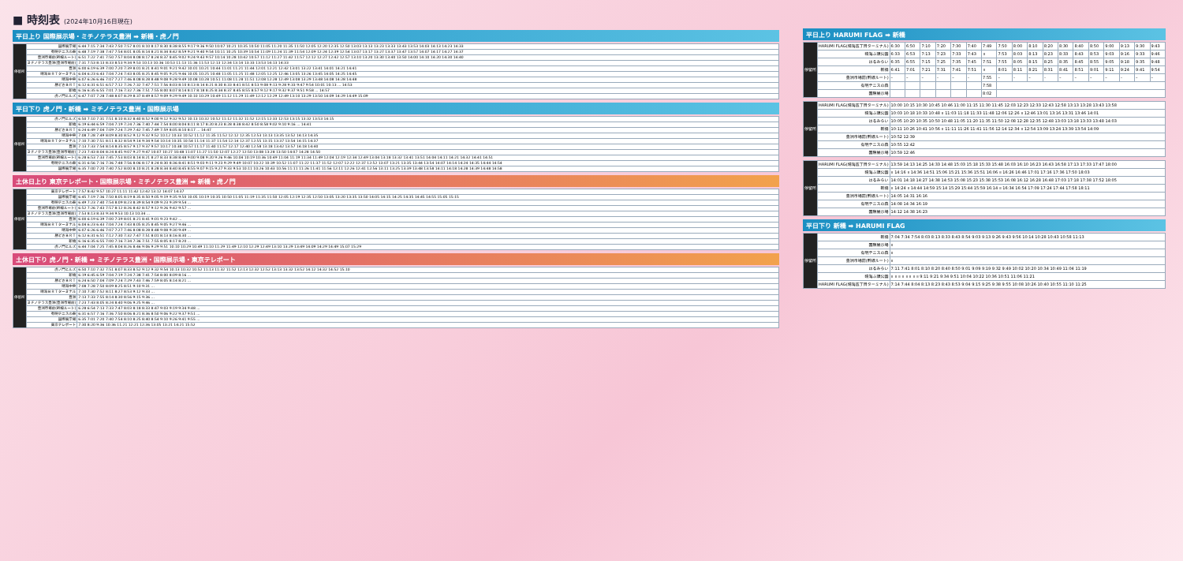■ 時刻表 (2024年10月16日現在)
平日上り 国際展示場・ミチノテラス豊洲 ➡ 新橋・虎ノ門
| 停留所 | 国際展示場 | 6:44 7:15 7:34 7:43 7:50 7:57 8:01 8:10 8:17 8:30 8:38 8:55 9:17 9:36 9:50 10:07 10:21 10:35 10:50 11:05 11:20 11:35 11:50 12:05 12:20 12:35 12:50 13:03 13:13 13:23 13:33 13:43 13:53 14:03 14:13 14:23 14:33 |
| | 有明テニスの森 | 6:48 7:19 7:38 7:47 7:54 8:01 8:05 8:14 8:21 8:34 8:42 8:59 9:21 9:40 9:54 10:11 10:25 10:39 10:54 11:09 11:24 11:39 11:54 12:09 12:24 12:39 12:54 13:07 13:17 13:27 13:37 13:47 13:57 14:07 14:17 14:27 14:37 |
| | 豊洲市場前(幹線ルート) | 6:51 7:22 7:41 7:50 7:57 8:04 8:08 8:17 8:24 8:37 8:45 9:02 9:24 9:43 9:57 10:14 10:28 10:42 10:57 11:12 11:27 11:42 11:57 12:12 12:27 12:42 12:57 13:10 13:20 13:30 13:40 13:50 14:00 14:10 14:20 14:30 14:40 |
| | ミチノテラス豊洲(豊洲市場前) | 7:31 7:53 8:13 8:33 8:53 9:34 9:53 10:13 10:36 10:53 11:13 11:36 11:53 12:13 12:34 13:14 13:33 13:53 14:13 14:33 |
| | 豊洲 | 6:00 6:19 6:39 7:00 7:20 7:39 8:01 8:21 8:41 9:01 9:21 9:42 10:01 10:21 10:44 11:01 11:21 11:44 12:01 12:21 12:42 13:01 13:22 13:41 14:01 14:21 14:41 |
| | 晴海ＢＲＴターミナル | 6:04 6:23 6:43 7:04 7:24 7:43 8:05 8:25 8:45 9:05 9:25 9:46 10:05 10:25 10:48 11:05 11:25 11:48 12:05 12:25 12:46 13:05 13:26 13:45 14:05 14:25 14:45 |
| | 晴海中央 | 6:07 6:26 6:46 7:07 7:27 7:46 8:08 8:28 8:48 9:08 9:28 9:49 10:08 10:28 10:51 11:08 11:28 11:51 12:08 12:28 12:49 13:08 13:29 13:48 14:08 14:28 14:48 |
| | 勝どきＢＲＴ | 6:12 6:31 6:51 6:57 7:12 7:26 7:32 7:47 7:51 7:56 8:03 8:10 8:13 8:14 8:21 8:30 8:33 8:41 8:51 8:53 9:08 9:13 9:28 9:33 9:47 9:54 10:01 10:13 ... 14:53 |
| | 新橋 | 6:16 6:35 6:55 7:01 7:16 7:32 7:36 7:51 7:55 8:00 8:07 8:14 8:17 8:18 8:25 8:34 8:37 8:45 8:55 8:57 9:12 9:17 9:32 9:37 9:51 9:58 ... 14:57 |
| | 虎ノ門ヒルズ | 6:47 7:07 7:28 7:48 8:07 8:29 8:37 8:49 8:57 9:09 9:29 9:49 10:10 10:29 10:49 11:12 11:29 11:49 12:12 12:29 12:49 13:10 13:29 13:50 14:09 14:29 14:49 15:09 |
平日下り 虎ノ門・新橋 ➡ ミチノテラス豊洲・国際展示場
| 停留所 | 虎ノ門ヒルズ | 6:50 7:10 7:31 7:51 8:10 8:32 8:40 8:52 9:00 9:12 9:32 9:52 10:13 10:32 10:52 11:12 11:32 11:52 12:15 12:33 12:53 13:15 13:32 13:53 14:15 |
| | 新橋 | 6:19 6:44 6:59 7:04 7:19 7:24 7:36 7:40 7:44 7:54 8:00 8:04 8:11 8:17 8:20 8:23 8:28 8:38 8:42 8:50 8:58 9:02 9:10 9:16 ... 14:41 |
| | 勝どきＢＲＴ | 6:24 6:49 7:04 7:09 7:24 7:29 7:42 7:45 7:49 7:59 8:05 8:10 8:17 ... 14:47 |
| | 晴海中央 | 7:08 7:28 7:49 8:09 8:30 8:52 9:12 9:32 9:52 10:12 10:33 10:52 11:12 11:35 11:52 12:12 12:35 12:53 13:13 13:35 13:52 14:13 14:35 |
| | 晴海ＢＲＴターミナル | 7:10 7:30 7:51 8:11 8:32 8:54 9:14 9:34 9:54 10:14 10:35 10:54 11:14 11:37 11:54 12:14 12:37 12:55 13:15 13:37 13:54 14:15 14:37 |
| | 豊洲 | 7:13 7:33 7:54 8:14 8:35 8:57 9:17 9:37 9:57 10:17 10:38 10:57 11:17 11:40 11:57 12:17 12:40 12:58 13:18 13:42 13:57 14:18 14:40 |
| | ミチノテラス豊洲(豊洲市場前) | 7:23 7:43 8:04 8:24 8:45 9:07 9:27 9:47 10:07 10:27 10:48 11:07 11:27 11:50 12:07 12:27 12:50 13:08 13:28 13:50 14:07 14:28 14:50 |
| | 豊洲市場前(幹線ルート) | 6:28 6:53 7:33 7:45 7:53 8:03 8:14 8:21 8:27 8:33 8:38 8:48 9:00 9:08 9:20 9:26 9:46 10:04 10:19 10:36 10:49 11:04 11:19 11:34 11:49 12:04 12:19 12:34 12:49 13:04 13:18 13:32 13:41 13:51 14:04 14:11 14:21 14:32 14:41 14:51 |
| | 有明テニスの森 | 6:31 6:56 7:16 7:36 7:48 7:56 8:06 8:17 8:24 8:30 8:36 8:41 8:51 9:03 9:11 9:23 9:29 9:49 10:07 10:22 10:39 10:52 11:07 11:22 11:37 11:52 12:07 12:22 12:37 12:52 13:07 13:21 13:35 13:44 13:54 14:07 14:14 14:24 14:35 14:44 14:54 |
| | 国際展示場 | 6:35 7:00 7:20 7:40 7:52 8:00 8:10 8:21 8:28 8:34 8:40 8:45 8:55 9:07 9:15 9:27 9:33 9:53 10:11 10:26 10:43 10:56 11:11 11:26 11:41 11:56 12:11 12:26 12:41 12:56 13:11 13:25 13:39 13:48 13:58 14:11 14:18 14:28 14:39 14:48 14:58 |
土休日上り 東京テレポート・国際展示場・ミチノテラス豊洲 ➡ 新橋・虎ノ門
| 停留所 | 東京テレポート | 7:57 8:42 9:57 10:27 11:11 11:42 12:42 13:12 14:07 14:37 |
| | 国際展示場 | 6:45 7:19 7:36 7:50 8:05 8:19 8:35 8:50 9:05 9:19 9:35 9:50 10:05 10:19 10:35 10:50 11:05 11:19 11:35 11:50 12:05 12:19 12:35 12:50 13:05 13:20 13:35 13:50 14:05 14:15 14:25 14:35 14:45 14:55 15:05 15:15 |
| | 有明テニスの森 | 6:49 7:23 7:40 7:54 8:09 8:23 8:39 8:54 9:09 9:23 9:39 9:54 ... |
| | 豊洲市場前(幹線ルート) | 6:52 7:26 7:43 7:57 8:12 8:26 8:42 8:57 9:12 9:26 9:42 9:57 ... |
| | ミチノテラス豊洲(豊洲市場前) | 7:53 8:13 8:33 9:34 9:53 10:13 10:34 ... |
| | 豊洲 | 6:00 6:19 6:39 7:00 7:39 8:01 8:21 8:41 9:01 9:23 9:42 ... |
| | 晴海ＢＲＴターミナル | 6:04 6:23 6:43 7:04 7:24 7:43 8:05 8:25 8:45 9:05 9:27 9:46 ... |
| | 晴海中央 | 6:07 6:26 6:46 7:07 7:27 7:46 8:08 8:28 8:48 9:08 9:30 9:49 ... |
| | 勝どきＢＲＴ | 6:12 6:31 6:51 7:12 7:30 7:32 7:47 7:51 8:01 8:13 8:16 8:30 ... |
| | 新橋 | 6:16 6:35 6:55 7:00 7:16 7:34 7:36 7:51 7:55 8:05 8:17 8:20 ... |
| | 虎ノ門ヒルズ | 6:44 7:04 7:25 7:45 8:04 8:26 8:46 9:06 9:29 9:51 10:10 10:29 10:49 11:10 11:29 11:49 12:10 12:29 12:49 13:10 13:29 13:49 14:09 14:29 14:49 15:07 15:29 |
土休日下り 虎ノ門・新橋 ➡ ミチノテラス豊洲・国際展示場・東京テレポート
| 停留所 | 虎ノ門ヒルズ | 6:50 7:10 7:32 7:51 8:07 8:33 8:52 9:12 9:32 9:54 10:13 10:32 10:52 11:13 11:32 11:52 12:13 12:32 12:52 13:13 13:32 13:52 14:12 14:32 14:52 15:10 |
| | 新橋 | 6:19 6:45 6:59 7:04 7:19 7:24 7:38 7:41 7:54 8:00 8:09 8:16 ... |
| | 勝どきＢＲＴ | 6:24 6:50 7:04 7:09 7:24 7:29 7:43 7:46 7:59 8:05 8:14 8:21 ... |
| | 晴海中央 | 7:08 7:28 7:50 8:09 8:25 8:51 9:10 9:31 ... |
| | 晴海ＢＲＴターミナル | 7:10 7:30 7:52 8:11 8:27 8:53 9:12 9:33 ... |
| | 豊洲 | 7:13 7:33 7:55 8:14 8:30 8:56 9:15 9:36 ... |
| | ミチノテラス豊洲(豊洲市場前) | 7:23 7:43 8:05 8:24 8:40 9:06 9:25 9:46 ... |
| | 豊洲市場前(幹線ルート) | 6:28 6:54 7:13 7:33 7:47 8:03 8:18 8:33 8:47 9:03 9:19 9:34 9:48 ... |
| | 有明テニスの森 | 6:31 6:57 7:16 7:36 7:50 8:06 8:21 8:36 8:50 9:06 9:22 9:37 9:51 ... |
| | 国際展示場 | 6:35 7:01 7:20 7:40 7:54 8:10 8:25 8:40 8:54 9:10 9:26 9:41 9:55 ... |
| | 東京テレポート | 7:30 8:20 9:36 10:36 11:21 12:21 12:36 13:05 13:21 14:21 15:52 |
平日上り HARUMI FLAG ➡ 新橋
| 停留所 | HARUMI FLAG(晴海五丁目ターミナル) | 6:30 | 6:50 | 7:10 | 7:20 | 7:30 | 7:40 | 7:49 | 7:50 | 8:00 | 8:10 | 8:20 | 8:30 | 8:40 | 8:50 | 9:00 | 9:13 | 9:30 | 9:43 |
| | 晴海ふ頭公園 | 6:33 | 6:53 | 7:13 | 7:23 | 7:33 | 7:43 | ॥ | 7:53 | 8:03 | 8:13 | 8:23 | 8:33 | 8:43 | 8:53 | 9:03 | 9:16 | 9:33 | 9:46 |
| | はるみらい | 6:35 | 6:55 | 7:15 | 7:25 | 7:35 | 7:45 | 7:51 | 7:55 | 8:05 | 8:15 | 8:25 | 8:35 | 8:45 | 8:55 | 9:05 | 9:18 | 9:35 | 9:48 |
| | 新橋 | 6:41 | 7:01 | 7:21 | 7:31 | 7:41 | 7:51 | ॥ | 8:01 | 8:11 | 8:21 | 8:31 | 8:41 | 8:51 | 9:01 | 9:11 | 9:24 | 9:41 | 9:54 |
| | 豊洲市場前(幹線ルート) | – | – | – | – | – | – | 7:55 | – | – | – | – | – | – | – | – | – | – | – |
| | 有明テニスの森 | | | | | | | 7:58 | | | | | | | | | | | |
| | 国際展示場 | | | | | | | 8:02 | | | | | | | | | | | |
| 停留所 | HARUMI FLAG(晴海五丁目ターミナル) | 10:00 10:15 10:30 10:45 10:46 11:00 11:15 11:30 11:45 12:03 12:23 12:33 12:43 12:58 13:13 13:28 13:43 13:58 |
| | 晴海ふ頭公園 | 10:03 10:18 10:33 10:48 ॥ 11:03 11:18 11:33 11:48 12:06 12:26 ॥ 12:46 13:01 13:16 13:31 13:46 14:01 |
| | はるみらい | 10:05 10:20 10:35 10:50 10:48 11:05 11:20 11:35 11:50 12:08 12:28 12:35 12:48 13:03 13:18 13:33 13:48 14:03 |
| | 新橋 | 10:11 10:26 10:41 10:56 ॥ 11:11 11:26 11:41 11:56 12:14 12:34 ॥ 12:54 13:09 13:24 13:39 13:54 14:09 |
| | 豊洲市場前(幹線ルート) | 10:52 12:39 |
| | 有明テニスの森 | 10:55 12:42 |
| | 国際展示場 | 10:59 12:46 |
| 停留所 | HARUMI FLAG(晴海五丁目ターミナル) | 13:59 14:13 14:25 14:33 14:48 15:03 15:18 15:33 15:48 16:03 16:10 16:23 16:43 16:58 17:13 17:33 17:47 18:00 |
| | 晴海ふ頭公園 | ॥ 14:16 ॥ 14:36 14:51 15:06 15:21 15:36 15:51 16:06 ॥ 16:26 16:46 17:01 17:16 17:36 17:50 18:03 |
| | はるみらい | 14:01 14:18 14:27 14:38 14:53 15:08 15:23 15:38 15:53 16:08 16:12 16:28 16:48 17:03 17:18 17:38 17:52 18:05 |
| | 新橋 | ॥ 14:24 ॥ 14:44 14:59 15:14 15:29 15:44 15:59 16:14 ॥ 16:34 16:54 17:09 17:24 17:44 17:58 18:11 |
| | 豊洲市場前(幹線ルート) | 14:05 14:31 16:16 |
| | 有明テニスの森 | 14:08 14:34 16:19 |
| | 国際展示場 | 14:12 14:38 16:23 |
平日下り 新橋 ➡ HARUMI FLAG
| 停留所 | 新橋 | 7:04 7:34 7:54 8:03 8:13 8:33 8:43 8:54 9:03 9:13 9:26 9:43 9:56 10:14 10:28 10:43 10:58 11:13 |
| | 国際展示場 | ॥ |
| | 有明テニスの森 | ॥ |
| | 豊洲市場前(幹線ルート) | ॥ |
| | はるみらい | 7:11 7:41 8:01 8:10 8:20 8:40 8:50 9:01 9:09 9:19 9:32 9:49 10:02 10:20 10:34 10:49 11:04 11:19 |
| | 晴海ふ頭公園 | ॥ ॥ ॥ ॥ ॥ ॥ ॥ ॥ 9:11 9:21 9:34 9:51 10:04 10:22 10:36 10:51 11:06 11:21 |
| | HARUMI FLAG(晴海五丁目ターミナル) | 7:14 7:44 8:04 8:13 8:23 8:43 8:53 9:04 9:15 9:25 9:38 9:55 10:08 10:26 10:40 10:55 11:10 11:25 |